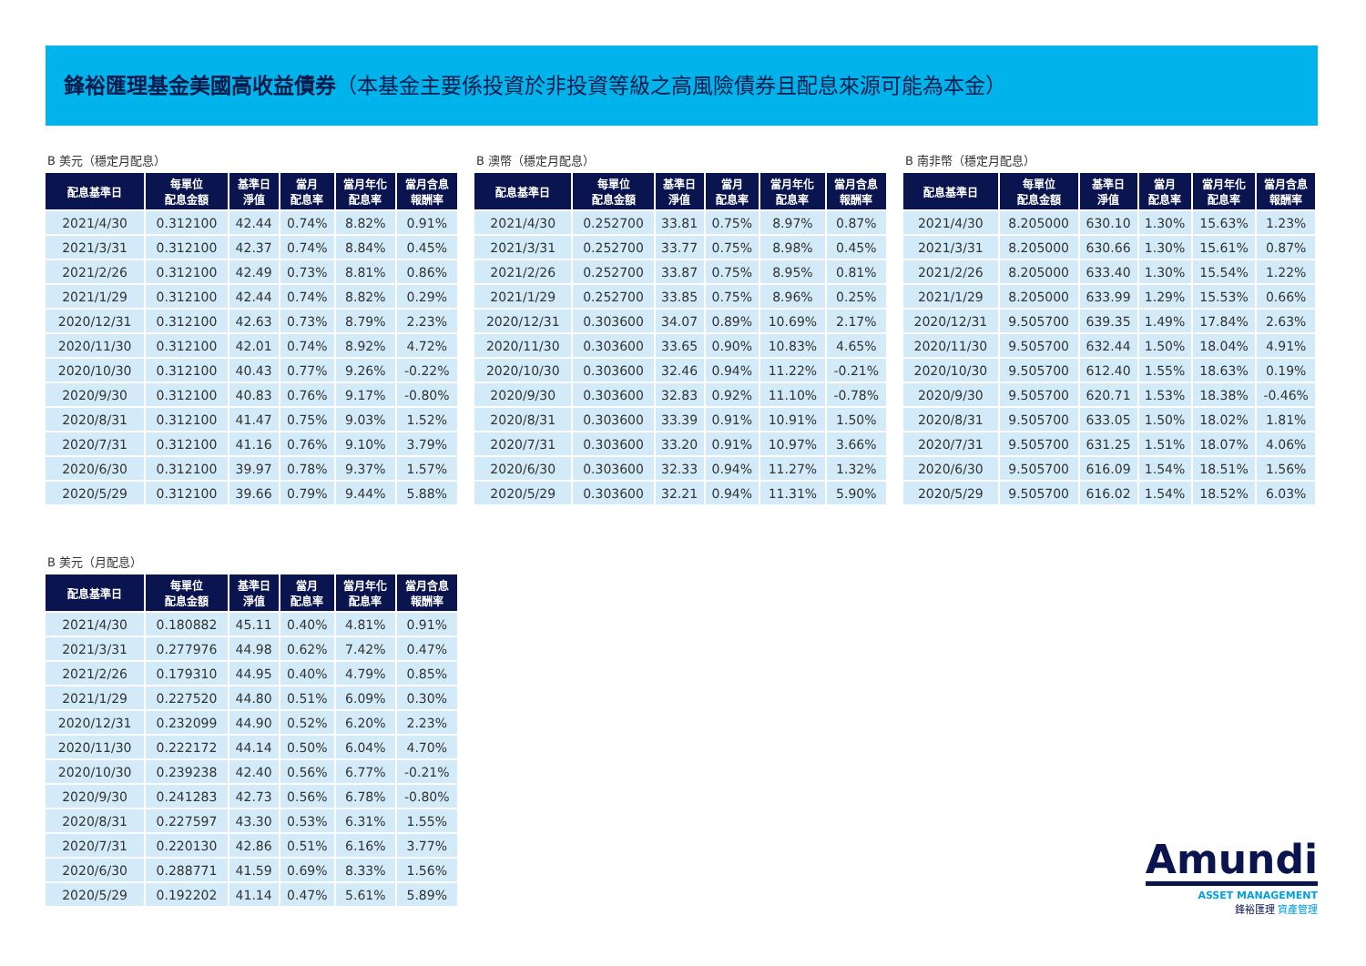鋒裕匯理基金美國高收益債券（本基金主要係投資於非投資等級之高風險債券且配息來源可能為本金）
B 美元（穩定月配息）
| 配息基準日 | 每單位 配息金額 | 基準日 淨值 | 當月 配息率 | 當月年化 配息率 | 當月含息 報酬率 |
| --- | --- | --- | --- | --- | --- |
| 2021/4/30 | 0.312100 | 42.44 | 0.74% | 8.82% | 0.91% |
| 2021/3/31 | 0.312100 | 42.37 | 0.74% | 8.84% | 0.45% |
| 2021/2/26 | 0.312100 | 42.49 | 0.73% | 8.81% | 0.86% |
| 2021/1/29 | 0.312100 | 42.44 | 0.74% | 8.82% | 0.29% |
| 2020/12/31 | 0.312100 | 42.63 | 0.73% | 8.79% | 2.23% |
| 2020/11/30 | 0.312100 | 42.01 | 0.74% | 8.92% | 4.72% |
| 2020/10/30 | 0.312100 | 40.43 | 0.77% | 9.26% | -0.22% |
| 2020/9/30 | 0.312100 | 40.83 | 0.76% | 9.17% | -0.80% |
| 2020/8/31 | 0.312100 | 41.47 | 0.75% | 9.03% | 1.52% |
| 2020/7/31 | 0.312100 | 41.16 | 0.76% | 9.10% | 3.79% |
| 2020/6/30 | 0.312100 | 39.97 | 0.78% | 9.37% | 1.57% |
| 2020/5/29 | 0.312100 | 39.66 | 0.79% | 9.44% | 5.88% |
B 澳幣（穩定月配息）
| 配息基準日 | 每單位 配息金額 | 基準日 淨值 | 當月 配息率 | 當月年化 配息率 | 當月含息 報酬率 |
| --- | --- | --- | --- | --- | --- |
| 2021/4/30 | 0.252700 | 33.81 | 0.75% | 8.97% | 0.87% |
| 2021/3/31 | 0.252700 | 33.77 | 0.75% | 8.98% | 0.45% |
| 2021/2/26 | 0.252700 | 33.87 | 0.75% | 8.95% | 0.81% |
| 2021/1/29 | 0.252700 | 33.85 | 0.75% | 8.96% | 0.25% |
| 2020/12/31 | 0.303600 | 34.07 | 0.89% | 10.69% | 2.17% |
| 2020/11/30 | 0.303600 | 33.65 | 0.90% | 10.83% | 4.65% |
| 2020/10/30 | 0.303600 | 32.46 | 0.94% | 11.22% | -0.21% |
| 2020/9/30 | 0.303600 | 32.83 | 0.92% | 11.10% | -0.78% |
| 2020/8/31 | 0.303600 | 33.39 | 0.91% | 10.91% | 1.50% |
| 2020/7/31 | 0.303600 | 33.20 | 0.91% | 10.97% | 3.66% |
| 2020/6/30 | 0.303600 | 32.33 | 0.94% | 11.27% | 1.32% |
| 2020/5/29 | 0.303600 | 32.21 | 0.94% | 11.31% | 5.90% |
B 南非幣（穩定月配息）
| 配息基準日 | 每單位 配息金額 | 基準日 淨值 | 當月 配息率 | 當月年化 配息率 | 當月含息 報酬率 |
| --- | --- | --- | --- | --- | --- |
| 2021/4/30 | 8.205000 | 630.10 | 1.30% | 15.63% | 1.23% |
| 2021/3/31 | 8.205000 | 630.66 | 1.30% | 15.61% | 0.87% |
| 2021/2/26 | 8.205000 | 633.40 | 1.30% | 15.54% | 1.22% |
| 2021/1/29 | 8.205000 | 633.99 | 1.29% | 15.53% | 0.66% |
| 2020/12/31 | 9.505700 | 639.35 | 1.49% | 17.84% | 2.63% |
| 2020/11/30 | 9.505700 | 632.44 | 1.50% | 18.04% | 4.91% |
| 2020/10/30 | 9.505700 | 612.40 | 1.55% | 18.63% | 0.19% |
| 2020/9/30 | 9.505700 | 620.71 | 1.53% | 18.38% | -0.46% |
| 2020/8/31 | 9.505700 | 633.05 | 1.50% | 18.02% | 1.81% |
| 2020/7/31 | 9.505700 | 631.25 | 1.51% | 18.07% | 4.06% |
| 2020/6/30 | 9.505700 | 616.09 | 1.54% | 18.51% | 1.56% |
| 2020/5/29 | 9.505700 | 616.02 | 1.54% | 18.52% | 6.03% |
B 美元（月配息）
| 配息基準日 | 每單位 配息金額 | 基準日 淨值 | 當月 配息率 | 當月年化 配息率 | 當月含息 報酬率 |
| --- | --- | --- | --- | --- | --- |
| 2021/4/30 | 0.180882 | 45.11 | 0.40% | 4.81% | 0.91% |
| 2021/3/31 | 0.277976 | 44.98 | 0.62% | 7.42% | 0.47% |
| 2021/2/26 | 0.179310 | 44.95 | 0.40% | 4.79% | 0.85% |
| 2021/1/29 | 0.227520 | 44.80 | 0.51% | 6.09% | 0.30% |
| 2020/12/31 | 0.232099 | 44.90 | 0.52% | 6.20% | 2.23% |
| 2020/11/30 | 0.222172 | 44.14 | 0.50% | 6.04% | 4.70% |
| 2020/10/30 | 0.239238 | 42.40 | 0.56% | 6.77% | -0.21% |
| 2020/9/30 | 0.241283 | 42.73 | 0.56% | 6.78% | -0.80% |
| 2020/8/31 | 0.227597 | 43.30 | 0.53% | 6.31% | 1.55% |
| 2020/7/31 | 0.220130 | 42.86 | 0.51% | 6.16% | 3.77% |
| 2020/6/30 | 0.288771 | 41.59 | 0.69% | 8.33% | 1.56% |
| 2020/5/29 | 0.192202 | 41.14 | 0.47% | 5.61% | 5.89% |
Amundi
ASSET MANAGEMENT
鋒裕匯理 資產管理